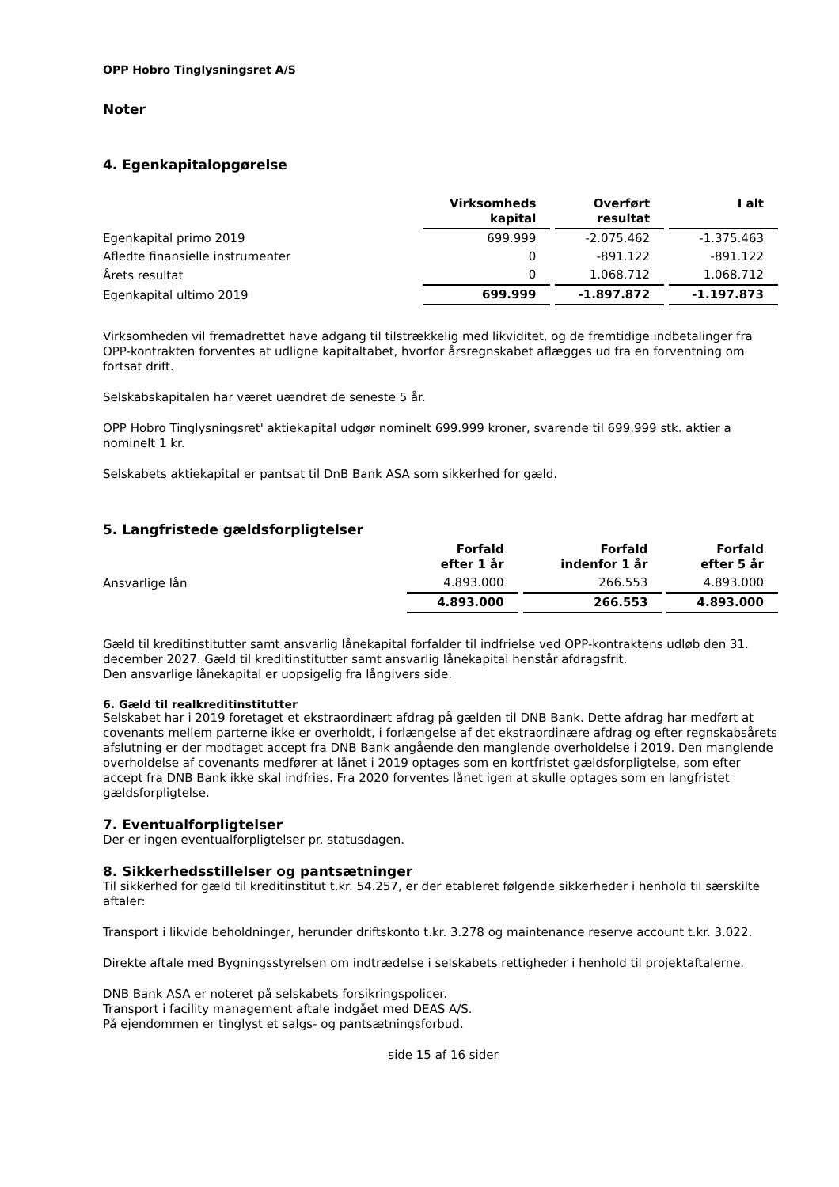OPP Hobro Tinglysningsret A/S
Noter
4. Egenkapitalopgørelse
| | Virksomheds kapital | Overført resultat | I alt |
| --- | --- | --- | --- |
| Egenkapital primo 2019 | 699.999 | -2.075.462 | -1.375.463 |
| Afledte finansielle instrumenter | 0 | -891.122 | -891.122 |
| Årets resultat | 0 | 1.068.712 | 1.068.712 |
| Egenkapital ultimo 2019 | 699.999 | -1.897.872 | -1.197.873 |
Virksomheden vil fremadrettet have adgang til tilstrækkelig med likviditet, og de fremtidige indbetalinger fra OPP-kontrakten forventes at udligne kapitaltabet, hvorfor årsregnskabet aflægges ud fra en forventning om fortsat drift.
Selskabskapitalen har været uændret de seneste 5 år.
OPP Hobro Tinglysningsret' aktiekapital udgør nominelt 699.999 kroner, svarende til 699.999 stk. aktier a nominelt 1 kr.
Selskabets aktiekapital er pantsat til DnB Bank ASA som sikkerhed for gæld.
5. Langfristede gældsforpligtelser
| | Forfald efter 1 år | Forfald indenfor 1 år | Forfald efter 5 år |
| --- | --- | --- | --- |
| Ansvarlige lån | 4.893.000 | 266.553 | 4.893.000 |
| | 4.893.000 | 266.553 | 4.893.000 |
Gæld til kreditinstitutter samt ansvarlig lånekapital forfalder til indfrielse ved OPP-kontraktens udløb den 31. december 2027. Gæld til kreditinstitutter samt ansvarlig lånekapital henstår afdragsfrit.
Den ansvarlige lånekapital er uopsigelig fra långivers side.
6. Gæld til realkreditinstitutter
Selskabet har i 2019 foretaget et ekstraordinært afdrag på gælden til DNB Bank. Dette afdrag har medført at covenants mellem parterne ikke er overholdt, i forlængelse af det ekstraordinære afdrag og efter regnskabsårets afslutning er der modtaget accept fra DNB Bank angående den manglende overholdelse i 2019. Den manglende overholdelse af covenants medfører at lånet i 2019 optages som en kortfristet gældsforpligtelse, som efter accept fra DNB Bank ikke skal indfries. Fra 2020 forventes lånet igen at skulle optages som en langfristet gældsforpligtelse.
7. Eventualforpligtelser
Der er ingen eventualforpligtelser pr. statusdagen.
8. Sikkerhedsstillelser og pantsætninger
Til sikkerhed for gæld til kreditinstitut t.kr. 54.257, er der etableret følgende sikkerheder i henhold til særskilte aftaler:
Transport i likvide beholdninger, herunder driftskonto t.kr. 3.278 og maintenance reserve account t.kr. 3.022.
Direkte aftale med Bygningsstyrelsen om indtrædelse i selskabets rettigheder i henhold til projektaftalerne.
DNB Bank ASA er noteret på selskabets forsikringspolicer.
Transport i facility management aftale indgået med DEAS A/S.
På ejendommen er tinglyst et salgs- og pantsætningsforbud.
side 15 af 16 sider